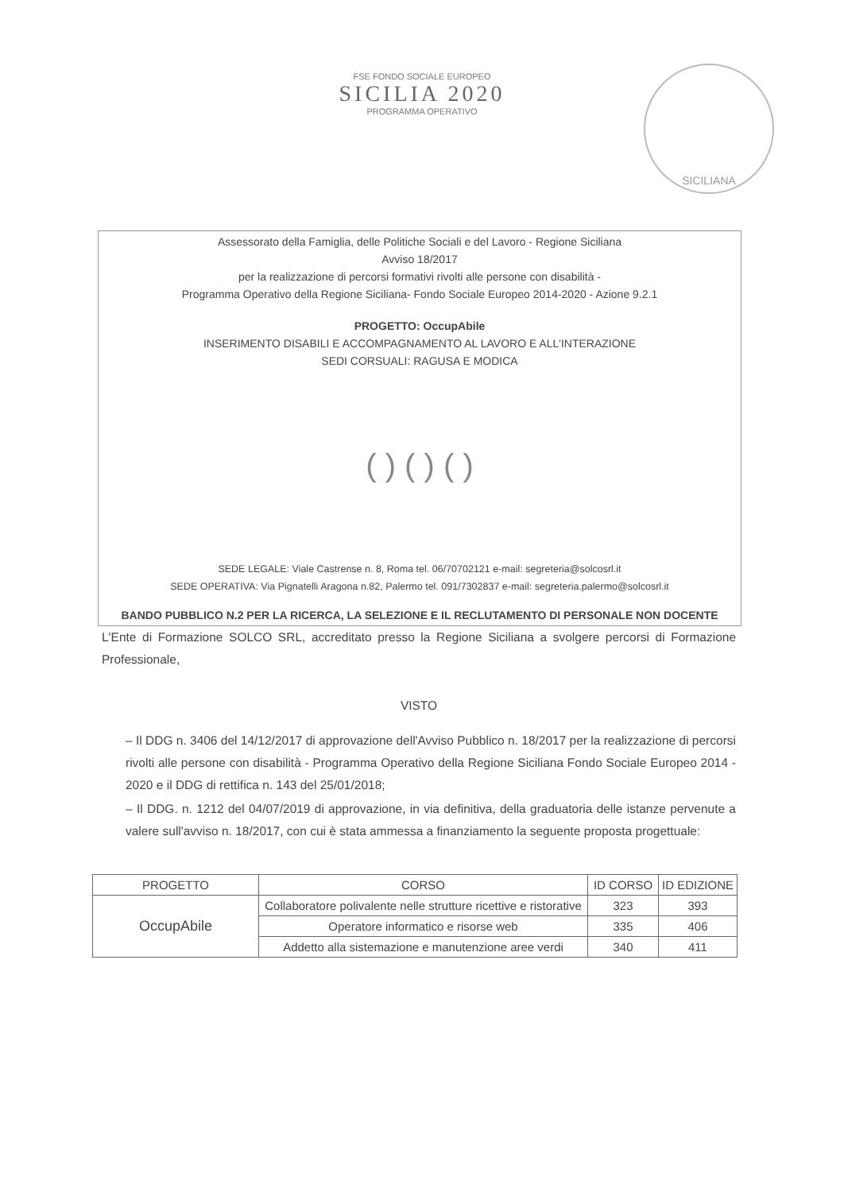SICILIANA
FSE FONDO SOCIALE EUROPEO
SICILIA 2020
PROGRAMMA OPERATIVO
Assessorato della Famiglia, delle Politiche Sociali e del Lavoro - Regione Siciliana
Avviso 18/2017
per la realizzazione di percorsi formativi rivolti alle persone con disabilità -
Programma Operativo della Regione Siciliana- Fondo Sociale Europeo 2014-2020 - Azione 9.2.1
PROGETTO: OccupAbile
INSERIMENTO DISABILI E ACCOMPAGNAMENTO AL LAVORO E ALL'INTERAZIONE
SEDI CORSUALI: RAGUSA E MODICA
( ) ( ) ( )
SEDE LEGALE: Viale Castrense n. 8, Roma tel. 06/70702121 e-mail: segreteria@solcosrl.it
SEDE OPERATIVA: Via Pignatelli Aragona n.82, Palermo tel. 091/7302837 e-mail: segreteria.palermo@solcosrl.it
BANDO PUBBLICO N.2 PER LA RICERCA, LA SELEZIONE E IL RECLUTAMENTO DI PERSONALE NON DOCENTE
L'Ente di Formazione SOLCO SRL, accreditato presso la Regione Siciliana a svolgere percorsi di Formazione Professionale,
VISTO
– Il DDG n. 3406 del 14/12/2017 di approvazione dell'Avviso Pubblico n. 18/2017 per la realizzazione di percorsi rivolti alle persone con disabilità - Programma Operativo della Regione Siciliana Fondo Sociale Europeo 2014 - 2020 e il DDG di rettifica n. 143 del 25/01/2018;
– Il DDG. n. 1212 del 04/07/2019 di approvazione, in via definitiva, della graduatoria delle istanze pervenute a valere sull'avviso n. 18/2017, con cui è stata ammessa a finanziamento la seguente proposta progettuale:
| PROGETTO | CORSO | ID CORSO | ID EDIZIONE |
| --- | --- | --- | --- |
| OccupAbile | Collaboratore polivalente nelle strutture ricettive e ristorative | 323 | 393 |
| | Operatore informatico e risorse web | 335 | 406 |
| | Addetto alla sistemazione e manutenzione aree verdi | 340 | 411 |